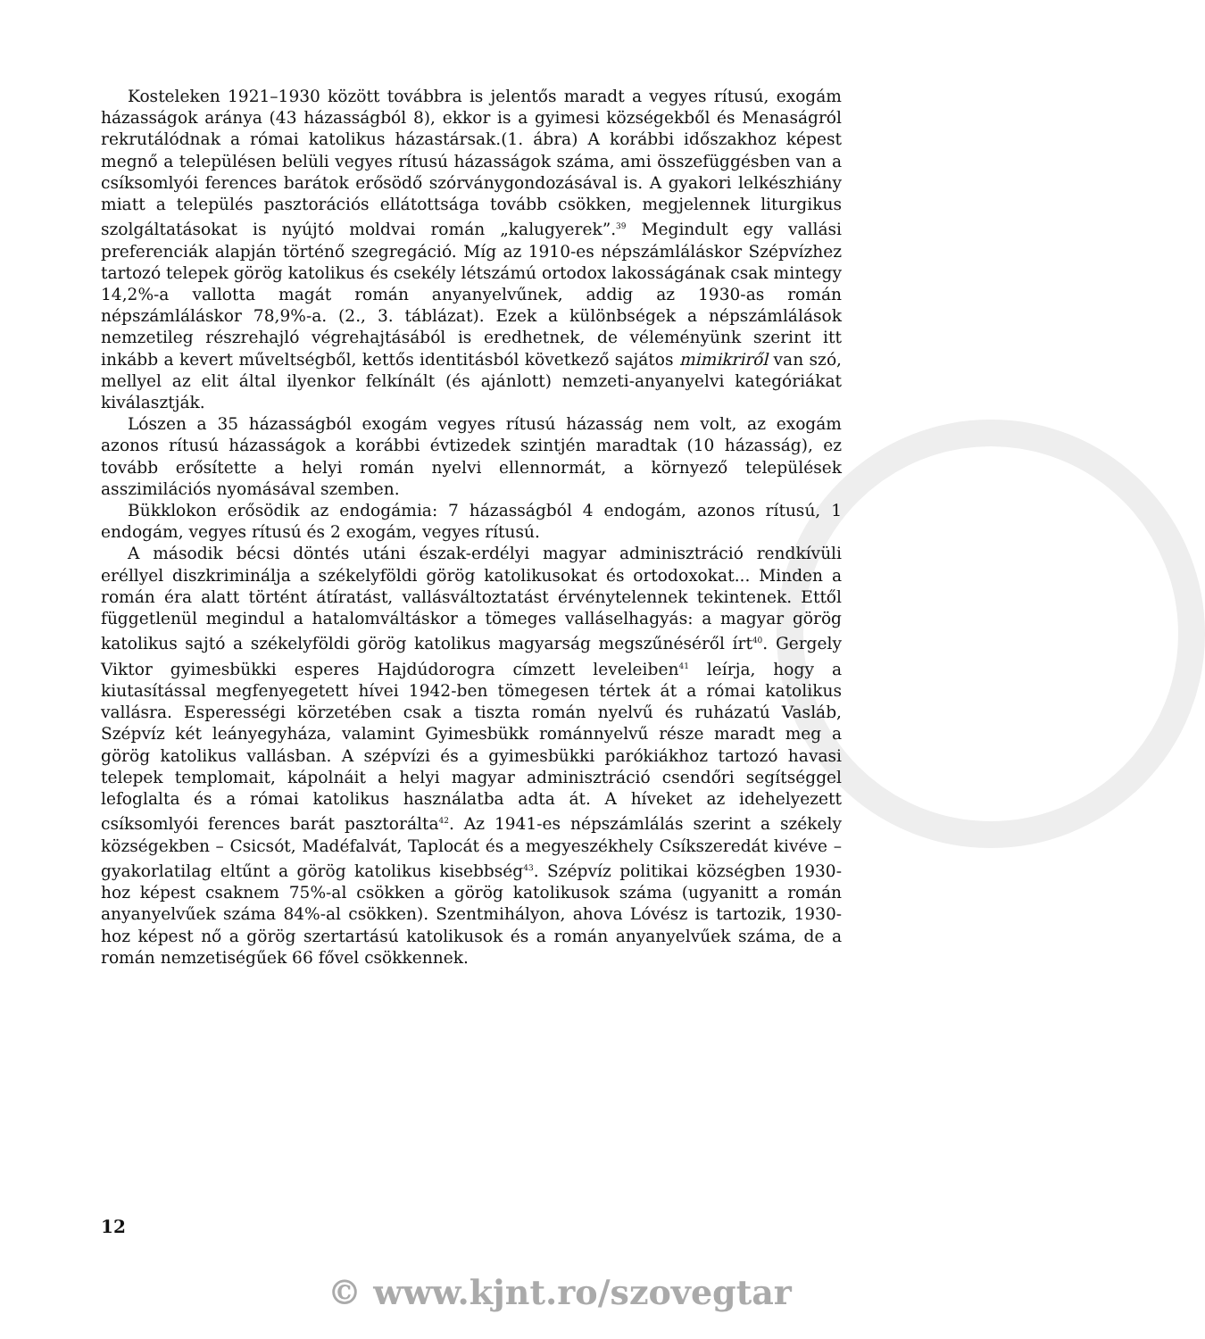Kosteleken 1921–1930 között továbbra is jelentős maradt a vegyes rítusú, exogám házasságok aránya (43 házasságból 8), ekkor is a gyimesi községekből és Menaságról rekrutálódnak a római katolikus házastársak.(1. ábra) A korábbi időszakhoz képest megnő a településen belüli vegyes rítusú házasságok száma, ami összefüggésben van a csíksomlyói ferences barátok erősödő szórványgondozásával is. A gyakori lelkészhiány miatt a település pasztorációs ellátottsága tovább csökken, megjelennek liturgikus szolgáltatásokat is nyújtó moldvai román „kalugyerek”.<sup>39</sup> Megindult egy vallási preferenciák alapján történő szegregáció. Míg az 1910-es népszámláláskor Szépvízhez tartozó telepek görög katolikus és csekély létszámú ortodox lakosságának csak mintegy 14,2%-a vallotta magát román anyanyelvűnek, addig az 1930-as román népszámláláskor 78,9%-a. (2., 3. táblázat). Ezek a különbségek a népszámlálások nemzetileg részrehajló végrehajtásából is eredhetnek, de véleményünk szerint itt inkább a kevert műveltségből, kettős identitásból következő sajátos mimikriről van szó, mellyel az elit által ilyenkor felkínált (és ajánlott) nemzeti-anyanyelvi kategóriákat kiválasztják.
Lószen a 35 házasságból exogám vegyes rítusú házasság nem volt, az exogám azonos rítusú házasságok a korábbi évtizedek szintjén maradtak (10 házasság), ez tovább erősítette a helyi román nyelvi ellennormát, a környező települések asszimilációs nyomásával szemben.
Bükklokon erősödik az endogámia: 7 házasságból 4 endogám, azonos rítusú, 1 endogám, vegyes rítusú és 2 exogám, vegyes rítusú.
A második bécsi döntés utáni észak-erdélyi magyar adminisztráció rendkívüli eréllyel diszkriminálja a székelyföldi görög katolikusokat és ortodoxokat... Minden a román éra alatt történt átíratást, vallásváltoztatást érvénytelennek tekintenek. Ettől függetlenül megindul a hatalomváltáskor a tömeges valláselhagyás: a magyar görög katolikus sajtó a székelyföldi görög katolikus magyarság megszűnéséről írt<sup>40</sup>. Gergely Viktor gyimesbükki esperes Hajdúdorogra címzett leveleiben<sup>41</sup> leírja, hogy a kiutasítással megfenyegetett hívei 1942-ben tömegesen tértek át a római katolikus vallásra. Esperességi körzetében csak a tiszta román nyelvű és ruházatú Vasláb, Szépvíz két leányegyháza, valamint Gyimesbükk románnyelvű része maradt meg a görög katolikus vallásban. A szépvízi és a gyimesbükki parókiákhoz tartozó havasi telepek templomait, kápolnáit a helyi magyar adminisztráció csendőri segítséggel lefoglalta és a római katolikus használatba adta át. A híveket az idehelyezett csíksomlyói ferences barát pasztorálta<sup>42</sup>. Az 1941-es népszámlálás szerint a székely községekben – Csicsót, Madéfalvát, Taplocát és a megyeszékhely Csíkszeredát kivéve – gyakorlatilag eltűnt a görög katolikus kisebbség<sup>43</sup>. Szépvíz politikai községben 1930-hoz képest csaknem 75%-al csökken a görög katolikusok száma (ugyanitt a román anyanyelvűek száma 84%-al csökken). Szentmihályon, ahova Lóvész is tartozik, 1930-hoz képest nő a görög szertartású katolikusok és a román anyanyelvűek száma, de a román nemzetiségűek 66 fővel csökkennek.
12
© www.kjnt.ro/szovegtar